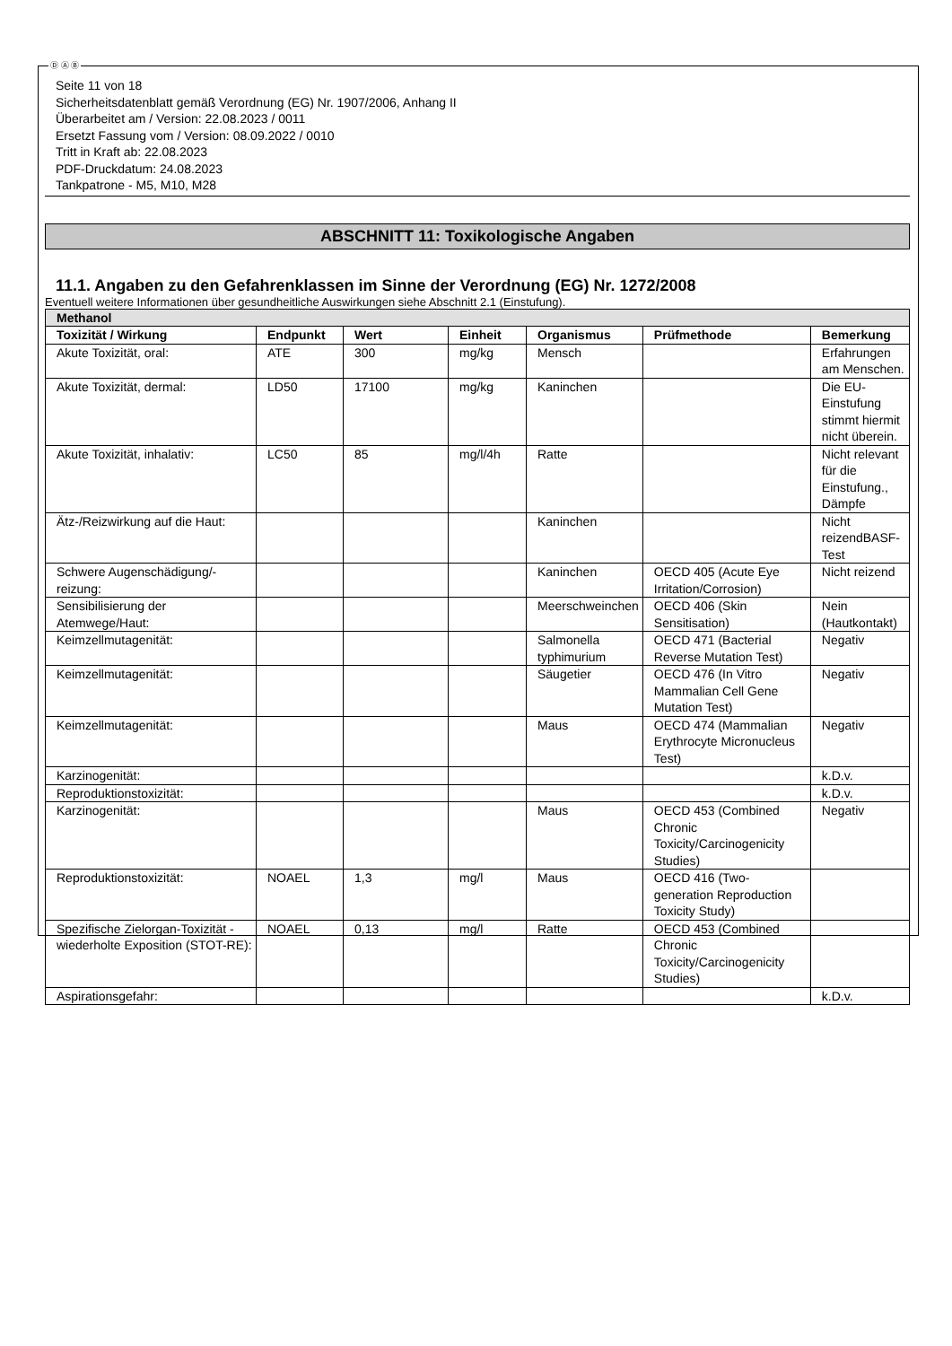Ⓓ Ⓐ Ⓑ
Seite 11 von 18
Sicherheitsdatenblatt gemäß Verordnung (EG) Nr. 1907/2006, Anhang II
Überarbeitet am / Version: 22.08.2023 / 0011
Ersetzt Fassung vom / Version: 08.09.2022 / 0010
Tritt in Kraft ab: 22.08.2023
PDF-Druckdatum: 24.08.2023
Tankpatrone - M5, M10, M28
ABSCHNITT 11: Toxikologische Angaben
11.1. Angaben zu den Gefahrenklassen im Sinne der Verordnung (EG) Nr. 1272/2008
Eventuell weitere Informationen über gesundheitliche Auswirkungen siehe Abschnitt 2.1 (Einstufung).
| Methanol | | | | | | |
| Toxizität / Wirkung | Endpunkt | Wert | Einheit | Organismus | Prüfmethode | Bemerkung |
| Akute Toxizität, oral: | ATE | 300 | mg/kg | Mensch | | Erfahrungen am Menschen. |
| Akute Toxizität, dermal: | LD50 | 17100 | mg/kg | Kaninchen | | Die EU-Einstufung stimmt hiermit nicht überein. |
| Akute Toxizität, inhalativ: | LC50 | 85 | mg/l/4h | Ratte | | Nicht relevant für die Einstufung., Dämpfe |
| Ätz-/Reizwirkung auf die Haut: | | | | Kaninchen | | Nicht reizendBASF-Test |
| Schwere Augenschädigung/-reizung: | | | | Kaninchen | OECD 405 (Acute Eye Irritation/Corrosion) | Nicht reizend |
| Sensibilisierung der Atemwege/Haut: | | | | Meerschweinchen | OECD 406 (Skin Sensitisation) | Nein (Hautkontakt) |
| Keimzellmutagenität: | | | | Salmonella typhimurium | OECD 471 (Bacterial Reverse Mutation Test) | Negativ |
| Keimzellmutagenität: | | | | Säugetier | OECD 476 (In Vitro Mammalian Cell Gene Mutation Test) | Negativ |
| Keimzellmutagenität: | | | | Maus | OECD 474 (Mammalian Erythrocyte Micronucleus Test) | Negativ |
| Karzinogenität: | | | | | | k.D.v. |
| Reproduktionstoxizität: | | | | | | k.D.v. |
| Karzinogenität: | | | | Maus | OECD 453 (Combined Chronic Toxicity/Carcinogenicity Studies) | Negativ |
| Reproduktionstoxizität: | NOAEL | 1,3 | mg/l | Maus | OECD 416 (Two-generation Reproduction Toxicity Study) | |
| Spezifische Zielorgan-Toxizität - wiederholte Exposition (STOT-RE): | NOAEL | 0,13 | mg/l | Ratte | OECD 453 (Combined Chronic Toxicity/Carcinogenicity Studies) | |
| Aspirationsgefahr: | | | | | | k.D.v. |